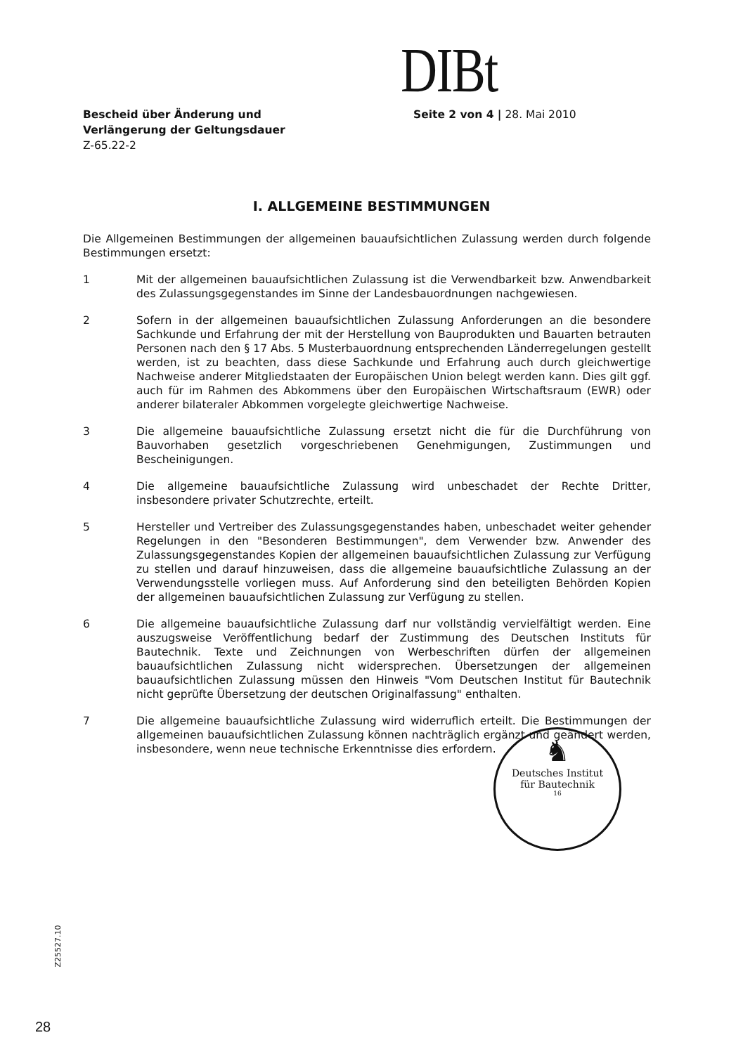DIBt
Bescheid über Änderung und
Verlängerung der Geltungsdauer
Z-65.22-2
Seite 2 von 4 | 28. Mai 2010
I. ALLGEMEINE BESTIMMUNGEN
Die Allgemeinen Bestimmungen der allgemeinen bauaufsichtlichen Zulassung werden durch folgende Bestimmungen ersetzt:
1 Mit der allgemeinen bauaufsichtlichen Zulassung ist die Verwendbarkeit bzw. Anwendbarkeit des Zulassungsgegenstandes im Sinne der Landesbauordnungen nachgewiesen.
2 Sofern in der allgemeinen bauaufsichtlichen Zulassung Anforderungen an die besondere Sachkunde und Erfahrung der mit der Herstellung von Bauprodukten und Bauarten betrauten Personen nach den § 17 Abs. 5 Musterbauordnung entsprechenden Länderregelungen gestellt werden, ist zu beachten, dass diese Sachkunde und Erfahrung auch durch gleichwertige Nachweise anderer Mitgliedstaaten der Europäischen Union belegt werden kann. Dies gilt ggf. auch für im Rahmen des Abkommens über den Europäischen Wirtschaftsraum (EWR) oder anderer bilateraler Abkommen vorgelegte gleichwertige Nachweise.
3 Die allgemeine bauaufsichtliche Zulassung ersetzt nicht die für die Durchführung von Bauvorhaben gesetzlich vorgeschriebenen Genehmigungen, Zustimmungen und Bescheinigungen.
4 Die allgemeine bauaufsichtliche Zulassung wird unbeschadet der Rechte Dritter, insbesondere privater Schutzrechte, erteilt.
5 Hersteller und Vertreiber des Zulassungsgegenstandes haben, unbeschadet weiter gehender Regelungen in den "Besonderen Bestimmungen", dem Verwender bzw. Anwender des Zulassungsgegenstandes Kopien der allgemeinen bauaufsichtlichen Zulassung zur Verfügung zu stellen und darauf hinzuweisen, dass die allgemeine bauaufsichtliche Zulassung an der Verwendungsstelle vorliegen muss. Auf Anforderung sind den beteiligten Behörden Kopien der allgemeinen bauaufsichtlichen Zulassung zur Verfügung zu stellen.
6 Die allgemeine bauaufsichtliche Zulassung darf nur vollständig vervielfältigt werden. Eine auszugsweise Veröffentlichung bedarf der Zustimmung des Deutschen Instituts für Bautechnik. Texte und Zeichnungen von Werbeschriften dürfen der allgemeinen bauaufsichtlichen Zulassung nicht widersprechen. Übersetzungen der allgemeinen bauaufsichtlichen Zulassung müssen den Hinweis "Vom Deutschen Institut für Bautechnik nicht geprüfte Übersetzung der deutschen Originalfassung" enthalten.
7 Die allgemeine bauaufsichtliche Zulassung wird widerruflich erteilt. Die Bestimmungen der allgemeinen bauaufsichtlichen Zulassung können nachträglich ergänzt und geändert werden, insbesondere, wenn neue technische Erkenntnisse dies erfordern.
♞
Deutsches Institut
für Bautechnik
16
Z25527.10
28